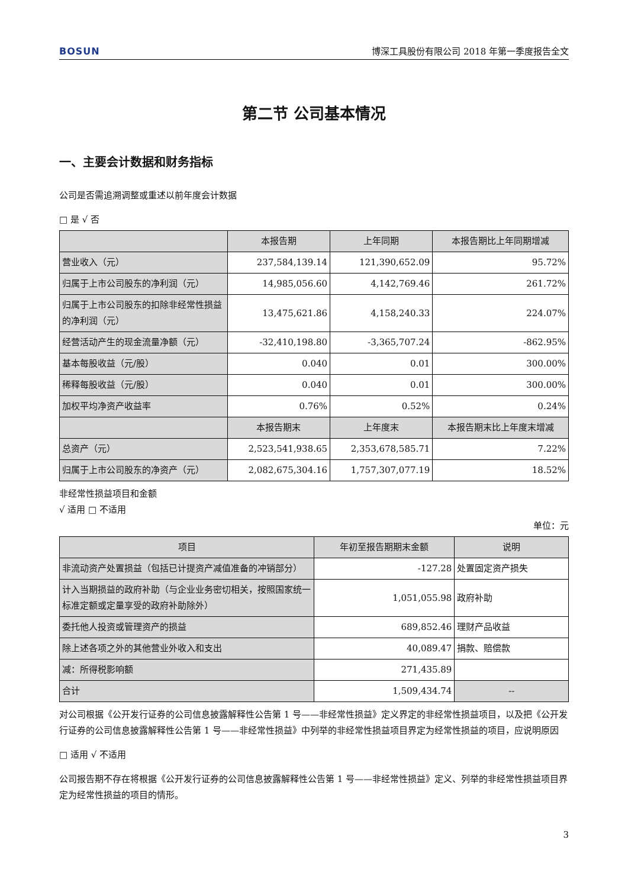BOSUN 博深工具股份有限公司 2018 年第一季度报告全文
第二节 公司基本情况
一、主要会计数据和财务指标
公司是否需追溯调整或重述以前年度会计数据
□ 是 √ 否
| | 本报告期 | 上年同期 | 本报告期比上年同期增减 |
| --- | --- | --- | --- |
| 营业收入（元） | 237,584,139.14 | 121,390,652.09 | 95.72% |
| 归属于上市公司股东的净利润（元） | 14,985,056.60 | 4,142,769.46 | 261.72% |
| 归属于上市公司股东的扣除非经常性损益的净利润（元） | 13,475,621.86 | 4,158,240.33 | 224.07% |
| 经营活动产生的现金流量净额（元） | -32,410,198.80 | -3,365,707.24 | -862.95% |
| 基本每股收益（元/股） | 0.040 | 0.01 | 300.00% |
| 稀释每股收益（元/股） | 0.040 | 0.01 | 300.00% |
| 加权平均净资产收益率 | 0.76% | 0.52% | 0.24% |
| | 本报告期末 | 上年度末 | 本报告期末比上年度末增减 |
| 总资产（元） | 2,523,541,938.65 | 2,353,678,585.71 | 7.22% |
| 归属于上市公司股东的净资产（元） | 2,082,675,304.16 | 1,757,307,077.19 | 18.52% |
非经常性损益项目和金额
√ 适用 □ 不适用
单位：元
| 项目 | 年初至报告期期末金额 | 说明 |
| --- | --- | --- |
| 非流动资产处置损益（包括已计提资产减值准备的冲销部分） | -127.28 | 处置固定资产损失 |
| 计入当期损益的政府补助（与企业业务密切相关，按照国家统一标准定额或定量享受的政府补助除外） | 1,051,055.98 | 政府补助 |
| 委托他人投资或管理资产的损益 | 689,852.46 | 理财产品收益 |
| 除上述各项之外的其他营业外收入和支出 | 40,089.47 | 捐款、赔偿款 |
| 减：所得税影响额 | 271,435.89 | |
| 合计 | 1,509,434.74 | -- |
对公司根据《公开发行证券的公司信息披露解释性公告第 1 号——非经常性损益》定义界定的非经常性损益项目，以及把《公开发行证券的公司信息披露解释性公告第 1 号——非经常性损益》中列举的非经常性损益项目界定为经常性损益的项目，应说明原因
□ 适用 √ 不适用
公司报告期不存在将根据《公开发行证券的公司信息披露解释性公告第 1 号——非经常性损益》定义、列举的非经常性损益项目界定为经常性损益的项目的情形。
3